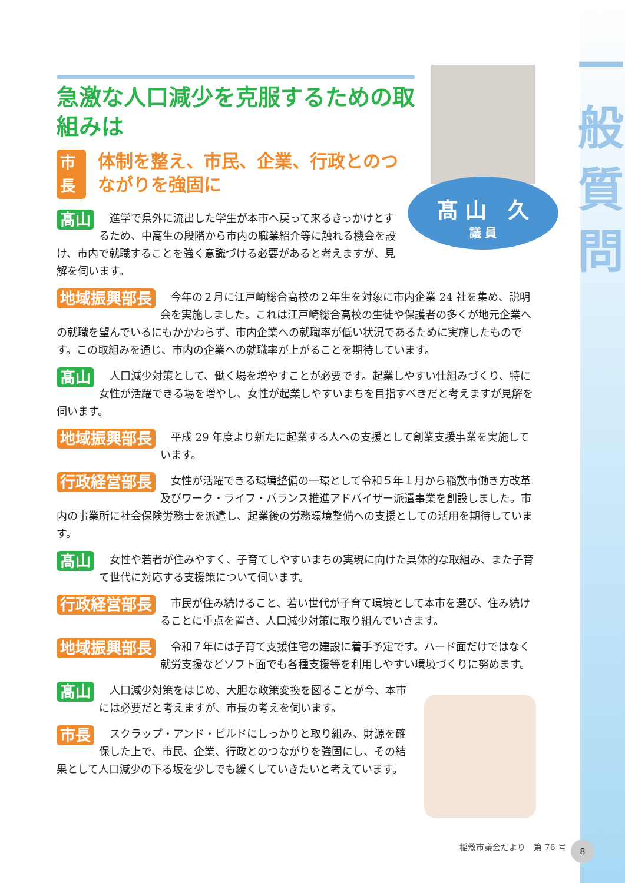一
般
質
問
髙 山　久
議 員
急激な人口減少を克服するための取組みは
市長 体制を整え、市民、企業、行政とのつながりを強固に
髙山　進学で県外に流出した学生が本市へ戻って来るきっかけとするため、中高生の段階から市内の職業紹介等に触れる機会を設け、市内で就職することを強く意識づける必要があると考えますが、見解を伺います。
地域振興部長　今年の２月に江戸崎総合高校の２年生を対象に市内企業 24 社を集め、説明会を実施しました。これは江戸崎総合高校の生徒や保護者の多くが地元企業への就職を望んでいるにもかかわらず、市内企業への就職率が低い状況であるために実施したものです。この取組みを通じ、市内の企業への就職率が上がることを期待しています。
髙山　人口減少対策として、働く場を増やすことが必要です。起業しやすい仕組みづくり、特に女性が活躍できる場を増やし、女性が起業しやすいまちを目指すべきだと考えますが見解を伺います。
地域振興部長　平成 29 年度より新たに起業する人への支援として創業支援事業を実施しています。
行政経営部長　女性が活躍できる環境整備の一環として令和５年１月から稲敷市働き方改革及びワーク・ライフ・バランス推進アドバイザー派遣事業を創設しました。市内の事業所に社会保険労務士を派遣し、起業後の労務環境整備への支援としての活用を期待しています。
髙山　女性や若者が住みやすく、子育てしやすいまちの実現に向けた具体的な取組み、また子育て世代に対応する支援策について伺います。
行政経営部長　市民が住み続けること、若い世代が子育て環境として本市を選び、住み続けることに重点を置き、人口減少対策に取り組んでいきます。
地域振興部長　令和７年には子育て支援住宅の建設に着手予定です。ハード面だけではなく就労支援などソフト面でも各種支援等を利用しやすい環境づくりに努めます。
髙山　人口減少対策をはじめ、大胆な政策変換を図ることが今、本市には必要だと考えますが、市長の考えを伺います。
市長　スクラップ・アンド・ビルドにしっかりと取り組み、財源を確保した上で、市民、企業、行政とのつながりを強固にし、その結果として人口減少の下る坂を少しでも緩くしていきたいと考えています。
稲敷市議会だより　第 76 号 8